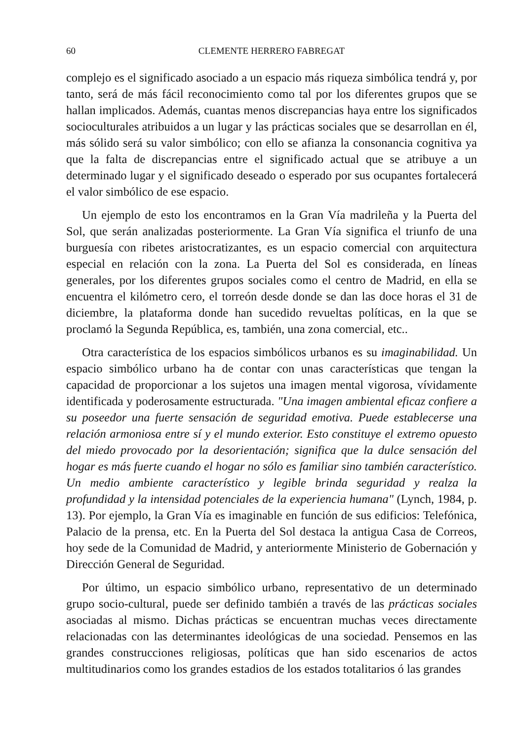60 CLEMENTE HERRERO FABREGAT
complejo es el significado asociado a un espacio más riqueza simbólica tendrá y, por tanto, será de más fácil reconocimiento como tal por los diferentes grupos que se hallan implicados. Además, cuantas menos discrepancias haya entre los significados socioculturales atribuidos a un lugar y las prácticas sociales que se desarrollan en él, más sólido será su valor simbólico; con ello se afianza la consonancia cognitiva ya que la falta de discrepancias entre el significado actual que se atribuye a un determinado lugar y el significado deseado o esperado por sus ocupantes fortalecerá el valor simbólico de ese espacio.
Un ejemplo de esto los encontramos en la Gran Vía madrileña y la Puerta del Sol, que serán analizadas posteriormente. La Gran Vía significa el triunfo de una burguesía con ribetes aristocratizantes, es un espacio comercial con arquitectura especial en relación con la zona. La Puerta del Sol es considerada, en líneas generales, por los diferentes grupos sociales como el centro de Madrid, en ella se encuentra el kilómetro cero, el torreón desde donde se dan las doce horas el 31 de diciembre, la plataforma donde han sucedido revueltas políticas, en la que se proclamó la Segunda República, es, también, una zona comercial, etc..
Otra característica de los espacios simbólicos urbanos es su imaginabilidad. Un espacio simbólico urbano ha de contar con unas características que tengan la capacidad de proporcionar a los sujetos una imagen mental vigorosa, vívidamente identificada y poderosamente estructurada. "Una imagen ambiental eficaz confiere a su poseedor una fuerte sensación de seguridad emotiva. Puede establecerse una relación armoniosa entre sí y el mundo exterior. Esto constituye el extremo opuesto del miedo provocado por la desorientación; significa que la dulce sensación del hogar es más fuerte cuando el hogar no sólo es familiar sino también característico. Un medio ambiente característico y legible brinda seguridad y realza la profundidad y la intensidad potenciales de la experiencia humana" (Lynch, 1984, p. 13). Por ejemplo, la Gran Vía es imaginable en función de sus edificios: Telefónica, Palacio de la prensa, etc. En la Puerta del Sol destaca la antigua Casa de Correos, hoy sede de la Comunidad de Madrid, y anteriormente Ministerio de Gobernación y Dirección General de Seguridad.
Por último, un espacio simbólico urbano, representativo de un determinado grupo socio-cultural, puede ser definido también a través de las prácticas sociales asociadas al mismo. Dichas prácticas se encuentran muchas veces directamente relacionadas con las determinantes ideológicas de una sociedad. Pensemos en las grandes construcciones religiosas, políticas que han sido escenarios de actos multitudinarios como los grandes estadios de los estados totalitarios ó las grandes